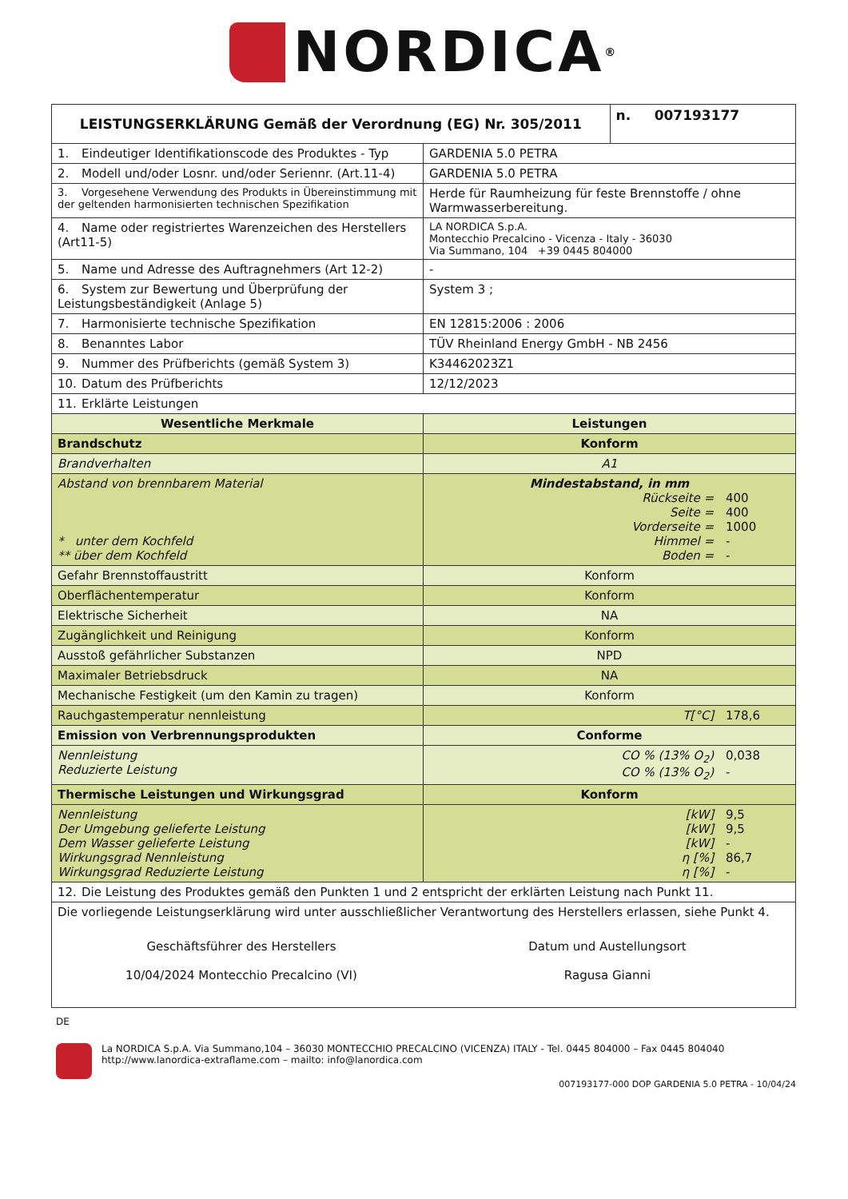NORDICA<sup>®</sup>
| LEISTUNGSERKLÄRUNG Gemäß der Verordnung (EG) Nr. 305/2011 | | n. 007193177 |
| --- | --- | --- |
| 1. Eindeutiger Identifikationscode des Produktes - Typ | GARDENIA 5.0 PETRA | |
| 2. Modell und/oder Losnr. und/oder Seriennr. (Art.11-4) | GARDENIA 5.0 PETRA | |
| 3. Vorgesehene Verwendung des Produkts in Übereinstimmung mit der geltenden harmonisierten technischen Spezifikation | Herde für Raumheizung für feste Brennstoffe / ohne Warmwasserbereitung. | |
| 4. Name oder registriertes Warenzeichen des Herstellers (Art11-5) | LA NORDICA S.p.A. Montecchio Precalcino - Vicenza - Italy - 36030 Via Summano, 104 +39 0445 804000 | |
| 5. Name und Adresse des Auftragnehmers (Art 12-2) | - | |
| 6. System zur Bewertung und Überprüfung der Leistungsbeständigkeit (Anlage 5) | System 3 ; | |
| 7. Harmonisierte technische Spezifikation | EN 12815:2006 : 2006 | |
| 8. Benanntes Labor | TÜV Rheinland Energy GmbH - NB 2456 | |
| 9. Nummer des Prüfberichts (gemäß System 3) | K34462023Z1 | |
| 10. Datum des Prüfberichts | 12/12/2023 | |
| 11. Erklärte Leistungen | | |
| Wesentliche Merkmale | Leistungen | |
| Brandschutz | Konform | |
| Brandverhalten | A1 | |
| Abstand von brennbarem Material * unter dem Kochfeld ** über dem Kochfeld | Mindestabstand, in mm Rückseite = 400 Seite = 400 Vorderseite = 1000 Himmel = - Boden = - | |
| Gefahr Brennstoffaustritt | Konform | |
| Oberflächentemperatur | Konform | |
| Elektrische Sicherheit | NA | |
| Zugänglichkeit und Reinigung | Konform | |
| Ausstoß gefährlicher Substanzen | NPD | |
| Maximaler Betriebsdruck | NA | |
| Mechanische Festigkeit (um den Kamin zu tragen) | Konform | |
| Rauchgastemperatur nennleistung | T[°C] 178,6 | |
| Emission von Verbrennungsprodukten | Conforme | |
| Nennleistung Reduzierte Leistung | CO % (13% O<sub>2</sub>) 0,038 CO % (13% O<sub>2</sub>) - | |
| Thermische Leistungen und Wirkungsgrad | Konform | |
| Nennleistung Der Umgebung gelieferte Leistung Dem Wasser gelieferte Leistung Wirkungsgrad Nennleistung Wirkungsgrad Reduzierte Leistung | [kW] 9,5 [kW] 9,5 [kW] - η [%] 86,7 η [%] - | |
| 12. Die Leistung des Produktes gemäß den Punkten 1 und 2 entspricht der erklärten Leistung nach Punkt 11. | | |
| Die vorliegende Leistungserklärung wird unter ausschließlicher Verantwortung des Herstellers erlassen, siehe Punkt 4. Geschäftsführer des Herstellers 10/04/2024 Montecchio Precalcino (VI) Datum und Austellungsort Ragusa Gianni | | |
DE
La NORDICA S.p.A. Via Summano,104 – 36030 MONTECCHIO PRECALCINO (VICENZA) ITALY - Tel. 0445 804000 – Fax 0445 804040
http://www.lanordica-extraflame.com – mailto: info@lanordica.com
007193177-000 DOP GARDENIA 5.0 PETRA - 10/04/24